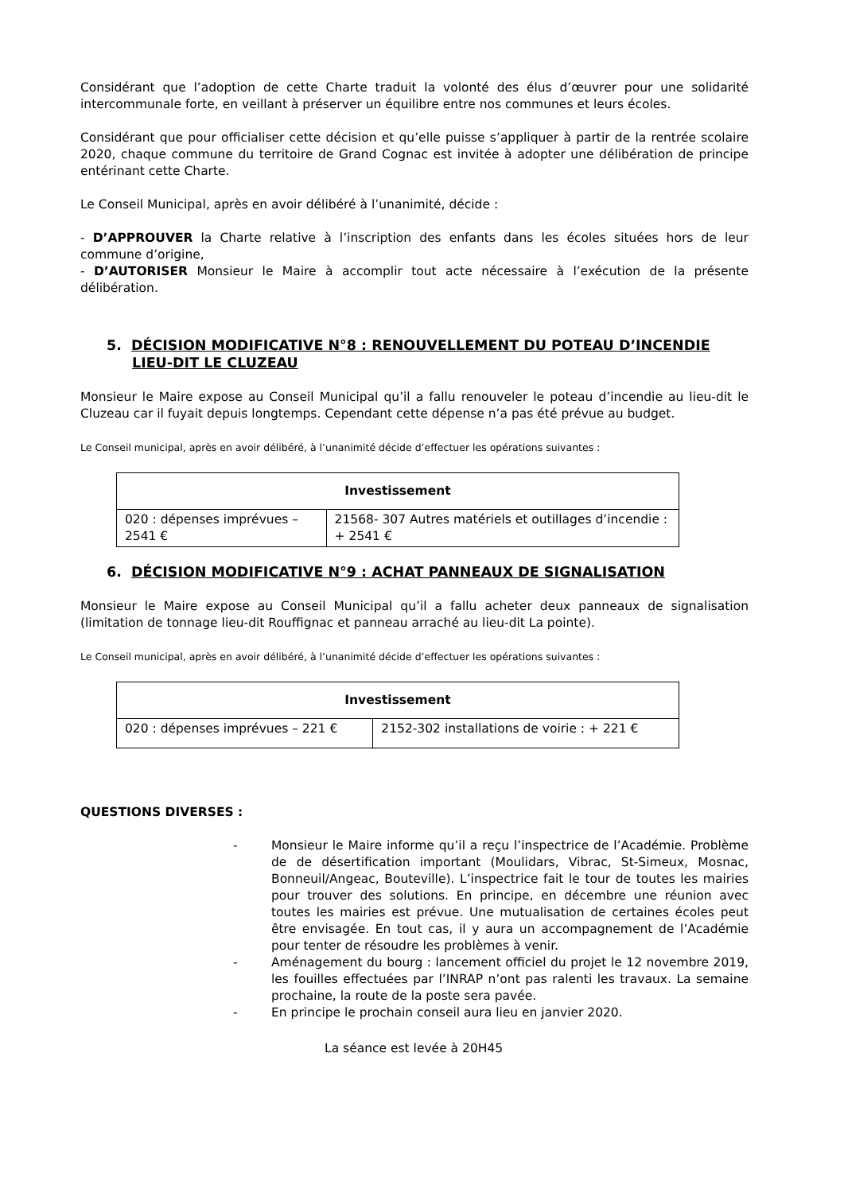Considérant que l’adoption de cette Charte traduit la volonté des élus d’œuvrer pour une solidarité intercommunale forte, en veillant à préserver un équilibre entre nos communes et leurs écoles.
Considérant que pour officialiser cette décision et qu’elle puisse s’appliquer à partir de la rentrée scolaire 2020, chaque commune du territoire de Grand Cognac est invitée à adopter une délibération de principe entérinant cette Charte.
Le Conseil Municipal, après en avoir délibéré à l’unanimité, décide :
- D’APPROUVER la Charte relative à l’inscription des enfants dans les écoles situées hors de leur commune d’origine,
- D’AUTORISER Monsieur le Maire à accomplir tout acte nécessaire à l’exécution de la présente délibération.
5. DÉCISION MODIFICATIVE N°8 : RENOUVELLEMENT DU POTEAU D’INCENDIE LIEU-DIT LE CLUZEAU
Monsieur le Maire expose au Conseil Municipal qu’il a fallu renouveler le poteau d’incendie au lieu-dit le Cluzeau car il fuyait depuis longtemps. Cependant cette dépense n’a pas été prévue au budget.
Le Conseil municipal, après en avoir délibéré, à l’unanimité décide d’effectuer les opérations suivantes :
| Investissement | |
| --- | --- |
| 020 : dépenses imprévues – 2541 € | 21568- 307 Autres matériels et outillages d’incendie : + 2541 € |
6. DÉCISION MODIFICATIVE N°9 : ACHAT PANNEAUX DE SIGNALISATION
Monsieur le Maire expose au Conseil Municipal qu’il a fallu acheter deux panneaux de signalisation (limitation de tonnage lieu-dit Rouffignac et panneau arraché au lieu-dit La pointe).
Le Conseil municipal, après en avoir délibéré, à l’unanimité décide d’effectuer les opérations suivantes :
| Investissement | |
| --- | --- |
| 020 : dépenses imprévues – 221 € | 2152-302 installations de voirie : + 221 € |
QUESTIONS DIVERSES :
- Monsieur le Maire informe qu’il a reçu l’inspectrice de l’Académie. Problème de de désertification important (Moulidars, Vibrac, St-Simeux, Mosnac, Bonneuil/Angeac, Bouteville). L’inspectrice fait le tour de toutes les mairies pour trouver des solutions. En principe, en décembre une réunion avec toutes les mairies est prévue. Une mutualisation de certaines écoles peut être envisagée. En tout cas, il y aura un accompagnement de l’Académie pour tenter de résoudre les problèmes à venir.
- Aménagement du bourg : lancement officiel du projet le 12 novembre 2019, les fouilles effectuées par l’INRAP n’ont pas ralenti les travaux. La semaine prochaine, la route de la poste sera pavée.
- En principe le prochain conseil aura lieu en janvier 2020.
La séance est levée à 20H45